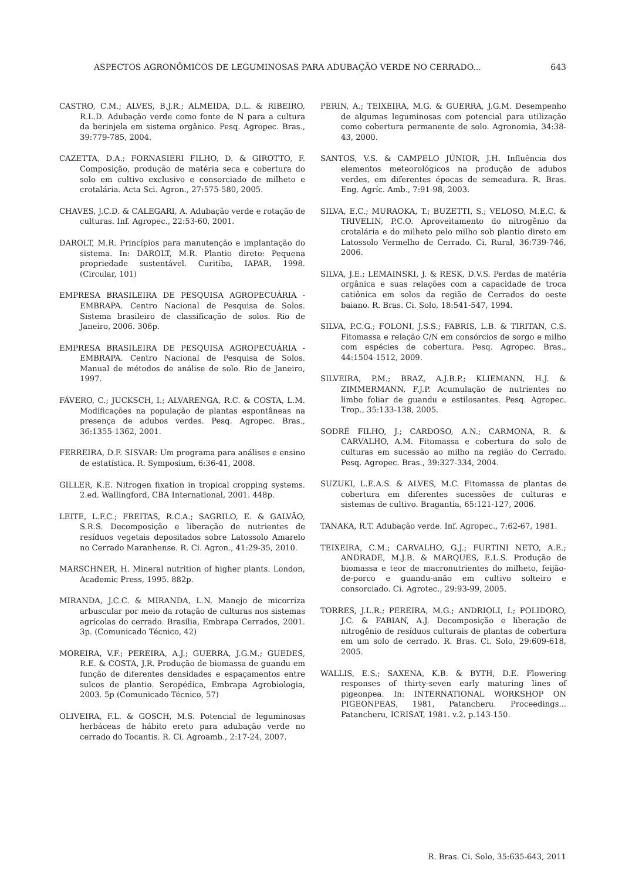ASPECTOS AGRONÔMICOS DE LEGUMINOSAS PARA ADUBAÇÃO VERDE NO CERRADO... 643
CASTRO, C.M.; ALVES, B.J.R.; ALMEIDA, D.L. & RIBEIRO, R.L.D. Adubação verde como fonte de N para a cultura da berinjela em sistema orgânico. Pesq. Agropec. Bras., 39:779-785, 2004.
CAZETTA, D.A.; FORNASIERI FILHO, D. & GIROTTO, F. Composição, produção de matéria seca e cobertura do solo em cultivo exclusivo e consorciado de milheto e crotalária. Acta Sci. Agron., 27:575-580, 2005.
CHAVES, J.C.D. & CALEGARI, A. Adubação verde e rotação de culturas. Inf. Agropec., 22:53-60, 2001.
DAROLT, M.R. Princípios para manutenção e implantação do sistema. In: DAROLT, M.R. Plantio direto: Pequena propriedade sustentável. Curitiba, IAPAR, 1998. (Circular, 101)
EMPRESA BRASILEIRA DE PESQUISA AGROPECUÁRIA - EMBRAPA. Centro Nacional de Pesquisa de Solos. Sistema brasileiro de classificação de solos. Rio de Janeiro, 2006. 306p.
EMPRESA BRASILEIRA DE PESQUISA AGROPECUÁRIA - EMBRAPA. Centro Nacional de Pesquisa de Solos. Manual de métodos de análise de solo. Rio de Janeiro, 1997.
FÁVERO, C.; JUCKSCH, I.; ALVARENGA, R.C. & COSTA, L.M. Modificações na população de plantas espontâneas na presença de adubos verdes. Pesq. Agropec. Bras., 36:1355-1362, 2001.
FERREIRA, D.F. SISVAR: Um programa para análises e ensino de estatística. R. Symposium, 6:36-41, 2008.
GILLER, K.E. Nitrogen fixation in tropical cropping systems. 2.ed. Wallingford, CBA International, 2001. 448p.
LEITE, L.F.C.; FREITAS, R.C.A.; SAGRILO, E. & GALVÃO, S.R.S. Decomposição e liberação de nutrientes de resíduos vegetais depositados sobre Latossolo Amarelo no Cerrado Maranhense. R. Ci. Agron., 41:29-35, 2010.
MARSCHNER, H. Mineral nutrition of higher plants. London, Academic Press, 1995. 882p.
MIRANDA, J.C.C. & MIRANDA, L.N. Manejo de micorriza arbuscular por meio da rotação de culturas nos sistemas agrícolas do cerrado. Brasília, Embrapa Cerrados, 2001. 3p. (Comunicado Técnico, 42)
MOREIRA, V.F.; PEREIRA, A.J.; GUERRA, J.G.M.; GUEDES, R.E. & COSTA, J.R. Produção de biomassa de guandu em função de diferentes densidades e espaçamentos entre sulcos de plantio. Seropédica, Embrapa Agrobiologia, 2003. 5p (Comunicado Técnico, 57)
OLIVEIRA, F.L. & GOSCH, M.S. Potencial de leguminosas herbáceas de hábito ereto para adubação verde no cerrado do Tocantis. R. Ci. Agroamb., 2:17-24, 2007.
PERIN, A.; TEIXEIRA, M.G. & GUERRA, J.G.M. Desempenho de algumas leguminosas com potencial para utilização como cobertura permanente de solo. Agronomia, 34:38-43, 2000.
SANTOS, V.S. & CAMPELO JÚNIOR, J.H. Influência dos elementos meteorológicos na produção de adubos verdes, em diferentes épocas de semeadura. R. Bras. Eng. Agríc. Amb., 7:91-98, 2003.
SILVA, E.C.; MURAOKA, T.; BUZETTI, S.; VELOSO, M.E.C. & TRIVELIN, P.C.O. Aproveitamento do nitrogênio da crotalária e do milheto pelo milho sob plantio direto em Latossolo Vermelho de Cerrado. Ci. Rural, 36:739-746, 2006.
SILVA, J.E.; LEMAINSKI, J. & RESK, D.V.S. Perdas de matéria orgânica e suas relações com a capacidade de troca catiônica em solos da região de Cerrados do oeste baiano. R. Bras. Ci. Solo, 18:541-547, 1994.
SILVA, P.C.G.; FOLONI, J.S.S.; FABRIS, L.B. & TIRITAN, C.S. Fitomassa e relação C/N em consórcios de sorgo e milho com espécies de cobertura. Pesq. Agropec. Bras., 44:1504-1512, 2009.
SILVEIRA, P.M.; BRAZ, A.J.B.P.; KLIEMANN, H.J. & ZIMMERMANN, F.J.P. Acumulação de nutrientes no limbo foliar de guandu e estilosantes. Pesq. Agropec. Trop., 35:133-138, 2005.
SODRÉ FILHO, J.; CARDOSO, A.N.; CARMONA, R. & CARVALHO, A.M. Fitomassa e cobertura do solo de culturas em sucessão ao milho na região do Cerrado. Pesq. Agropec. Bras., 39:327-334, 2004.
SUZUKI, L.E.A.S. & ALVES, M.C. Fitomassa de plantas de cobertura em diferentes sucessões de culturas e sistemas de cultivo. Bragantia, 65:121-127, 2006.
TANAKA, R.T. Adubação verde. Inf. Agropec., 7:62-67, 1981.
TEIXEIRA, C.M.; CARVALHO, G.J.; FURTINI NETO, A.E.; ANDRADE, M.J.B. & MARQUES, E.L.S. Produção de biomassa e teor de macronutrientes do milheto, feijão-de-porco e guandu-anão em cultivo solteiro e consorciado. Ci. Agrotec., 29:93-99, 2005.
TORRES, J.L.R.; PEREIRA, M.G.; ANDRIOLI, I.; POLIDORO, J.C. & FABIAN, A.J. Decomposição e liberação de nitrogênio de resíduos culturais de plantas de cobertura em um solo de cerrado. R. Bras. Ci. Solo, 29:609-618, 2005.
WALLIS, E.S.; SAXENA, K.B. & BYTH, D.E. Flowering responses of thirty-seven early maturing lines of pigeonpea. In: INTERNATIONAL WORKSHOP ON PIGEONPEAS, 1981, Patancheru. Proceedings... Patancheru, ICRISAT, 1981. v.2. p.143-150.
R. Bras. Ci. Solo, 35:635-643, 2011